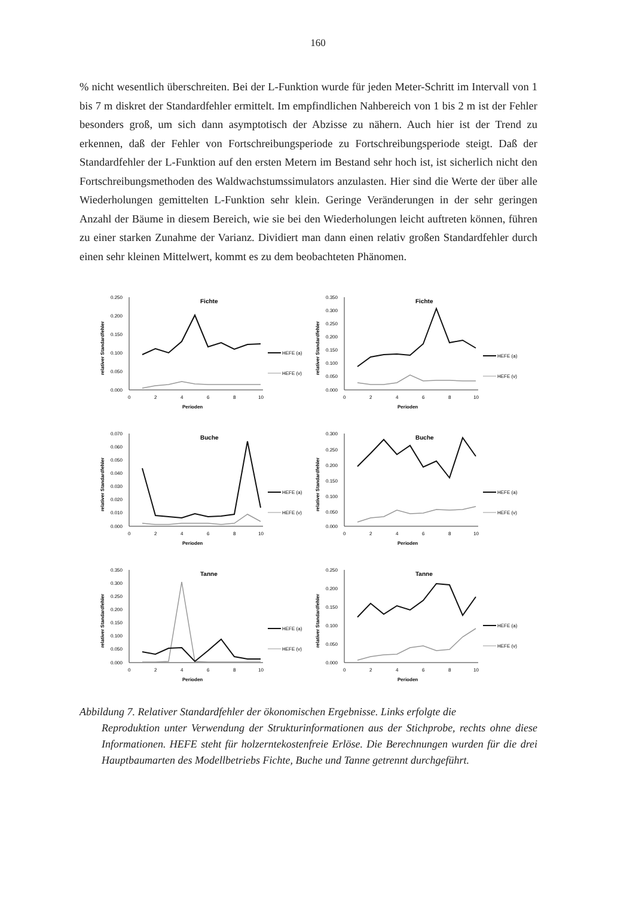160
% nicht wesentlich überschreiten. Bei der L-Funktion wurde für jeden Meter-Schritt im Intervall von 1 bis 7 m diskret der Standardfehler ermittelt. Im empfindlichen Nahbereich von 1 bis 2 m ist der Fehler besonders groß, um sich dann asymptotisch der Abzisse zu nähern. Auch hier ist der Trend zu erkennen, daß der Fehler von Fortschreibungsperiode zu Fortschreibungsperiode steigt. Daß der Standardfehler der L-Funktion auf den ersten Metern im Bestand sehr hoch ist, ist sicherlich nicht den Fortschreibungsmethoden des Waldwachstumssimulators anzulasten. Hier sind die Werte der über alle Wiederholungen gemittelten L-Funktion sehr klein. Geringe Veränderungen in der sehr geringen Anzahl der Bäume in diesem Bereich, wie sie bei den Wiederholungen leicht auftreten können, führen zu einer starken Zunahme der Varianz. Dividiert man dann einen relativ großen Standardfehler durch einen sehr kleinen Mittelwert, kommt es zu dem beobachteten Phänomen.
Fichte
0.250
0.200
0.150
0.100
0.050
0.000
0
2
4
6
8
10
Perioden
relativer Standardfehler
HEFE (a)
HEFE (v)
Fichte
0.350
0.300
0.250
0.200
0.150
0.100
0.050
0.000
0
2
4
6
8
10
Perioden
relativer Standardfehler
HEFE (a)
HEFE (v)
Buche
0.070
0.060
0.050
0.040
0.030
0.020
0.010
0.000
0
2
4
6
8
10
Perioden
relativer Standardfehler
HEFE (a)
HEFE (v)
Buche
0.300
0.250
0.200
0.150
0.100
0.050
0.000
0
2
4
6
8
10
Perioden
relativer Standardfehler
HEFE (a)
HEFE (v)
Tanne
0.350
0.300
0.250
0.200
0.150
0.100
0.050
0.000
0
2
4
6
8
10
Perioden
relativer Standardfehler
HEFE (a)
HEFE (v)
Tanne
0.250
0.200
0.150
0.100
0.050
0.000
0
2
4
6
8
10
Perioden
relativer Standardfehler
HEFE (a)
HEFE (v)
Abbildung 7. Relativer Standardfehler der ökonomischen Ergebnisse. Links erfolgte die
Reproduktion unter Verwendung der Strukturinformationen aus der Stichprobe, rechts ohne diese Informationen. HEFE steht für holzerntekostenfreie Erlöse. Die Berechnungen wurden für die drei Hauptbaumarten des Modellbetriebs Fichte, Buche und Tanne getrennt durchgeführt.